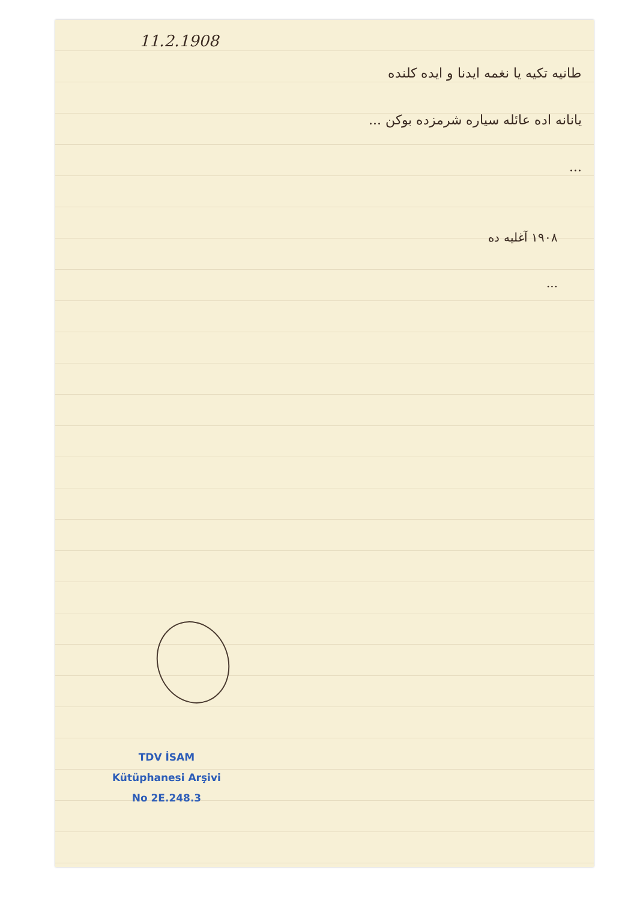11.2.1908
طانیه تکیه یا نغمه ایدنا و ایده کلنده
یانانه اده عائله سیاره شرمزده بوکن ...
...
۱۹۰۸ آغلیه ده
...
TDV İSAM
Kütüphanesi Arşivi
No 2E.248.3